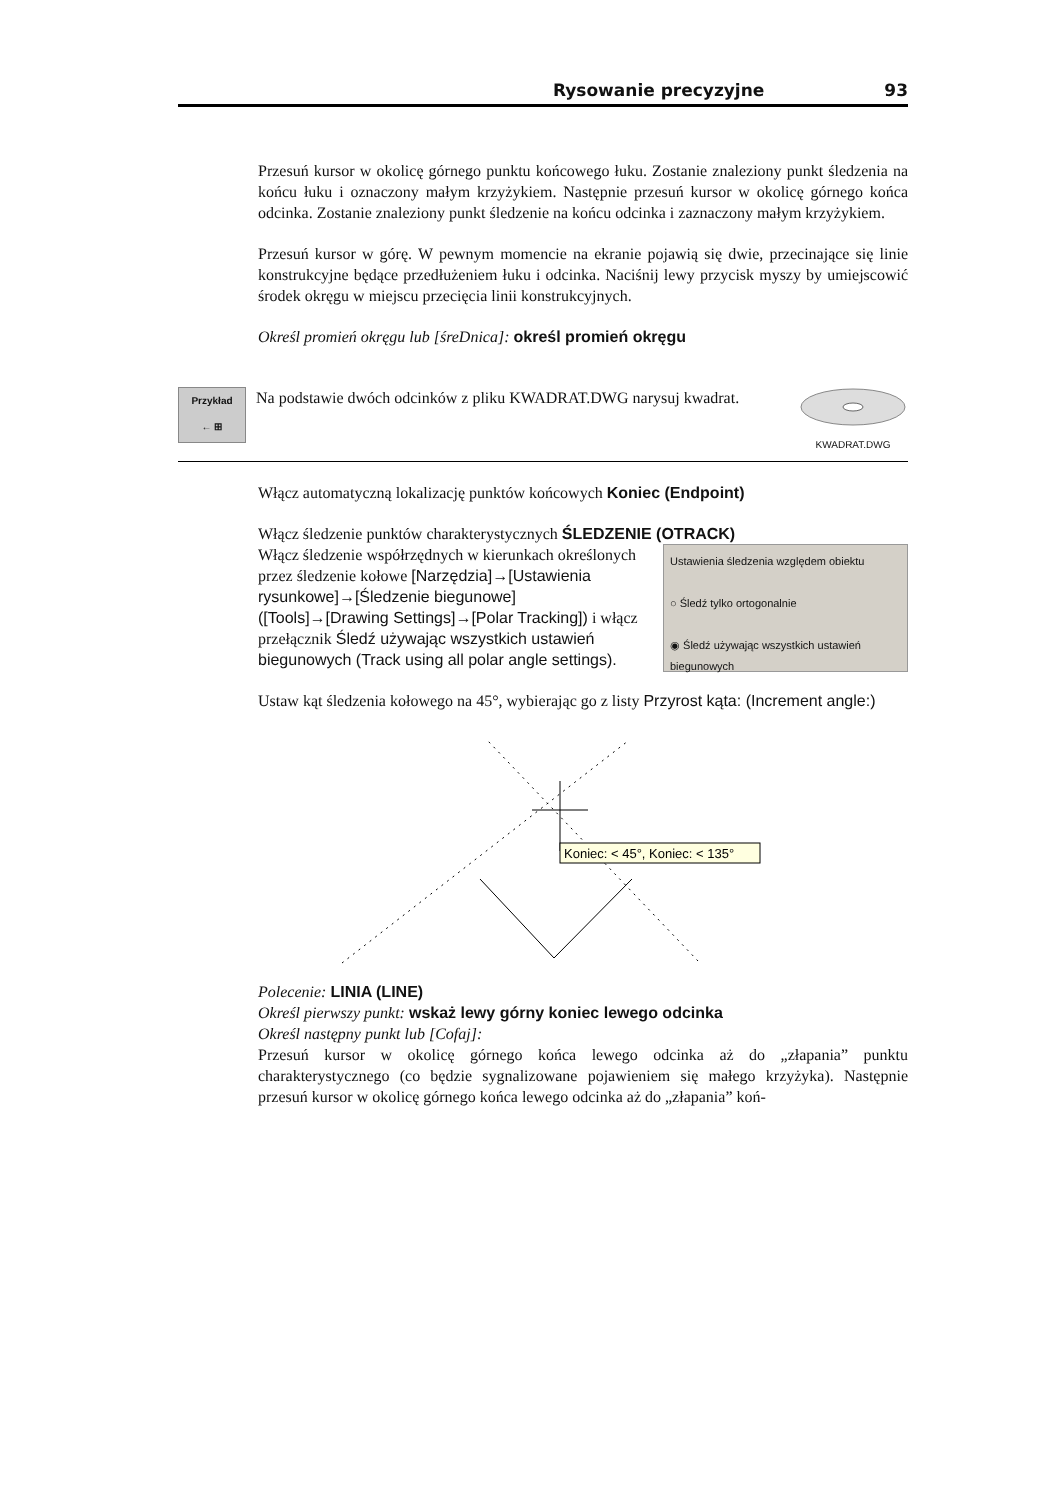Rysowanie precyzyjne 93
Przesuń kursor w okolicę górnego punktu końcowego łuku. Zostanie znaleziony punkt śledzenia na końcu łuku i oznaczony małym krzyżykiem. Następnie przesuń kursor w okolicę górnego końca odcinka. Zostanie znaleziony punkt śledzenie na końcu odcinka i zaznaczony małym krzyżykiem.
Przesuń kursor w górę. W pewnym momencie na ekranie pojawią się dwie, przecinające się linie konstrukcyjne będące przedłużeniem łuku i odcinka. Naciśnij lewy przycisk myszy by umiejscowić środek okręgu w miejscu przecięcia linii konstrukcyjnych.
Określ promień okręgu lub [śreDnica]: określ promień okręgu
Przykład
← ⊞
Na podstawie dwóch odcinków z pliku KWADRAT.DWG narysuj kwadrat.
KWADRAT.DWG
Włącz automatyczną lokalizację punktów końcowych Koniec (Endpoint)
Włącz śledzenie punktów charakterystycznych ŚLEDZENIE (OTRACK)
Ustawienia śledzenia względem obiektu
○ Śledź tylko ortogonalnie
◉ Śledź używając wszystkich ustawień biegunowych
Włącz śledzenie współrzędnych w kierunkach określonych przez śledzenie kołowe [Narzędzia]→[Ustawienia rysunkowe]→[Śledzenie biegunowe] ([Tools]→[Drawing Settings]→[Polar Tracking]) i włącz przełącznik Śledź używając wszystkich ustawień biegunowych (Track using all polar angle settings).
Ustaw kąt śledzenia kołowego na 45°, wybierając go z listy Przyrost kąta: (Increment angle:)
Koniec: < 45°, Koniec: < 135°
Polecenie: LINIA (LINE)
Określ pierwszy punkt: wskaż lewy górny koniec lewego odcinka
Określ następny punkt lub [Cofaj]:
Przesuń kursor w okolicę górnego końca lewego odcinka aż do „złapania” punktu charakterystycznego (co będzie sygnalizowane pojawieniem się małego krzyżyka). Następnie przesuń kursor w okolicę górnego końca lewego odcinka aż do „złapania” koń-